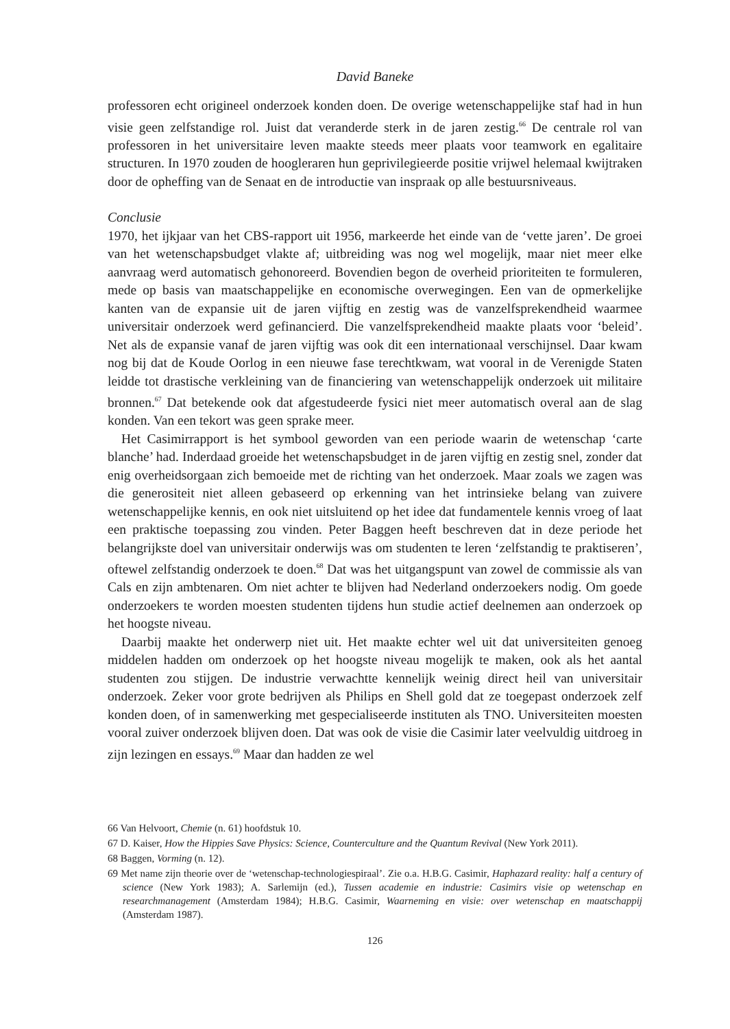David Baneke
professoren echt origineel onderzoek konden doen. De overige wetenschappelijke staf had in hun visie geen zelfstandige rol. Juist dat veranderde sterk in de jaren zestig.<sup>66</sup> De centrale rol van professoren in het universitaire leven maakte steeds meer plaats voor teamwork en egalitaire structuren. In 1970 zouden de hoogleraren hun geprivilegieerde positie vrijwel helemaal kwijtraken door de opheffing van de Senaat en de introductie van inspraak op alle bestuursniveaus.
Conclusie
1970, het ijkjaar van het CBS-rapport uit 1956, markeerde het einde van de ‘vette jaren’. De groei van het wetenschapsbudget vlakte af; uitbreiding was nog wel mogelijk, maar niet meer elke aanvraag werd automatisch gehonoreerd. Bovendien begon de overheid prioriteiten te formuleren, mede op basis van maatschappelijke en economische overwegingen. Een van de opmerkelijke kanten van de expansie uit de jaren vijftig en zestig was de vanzelfsprekendheid waarmee universitair onderzoek werd gefinancierd. Die vanzelfsprekendheid maakte plaats voor ‘beleid’. Net als de expansie vanaf de jaren vijftig was ook dit een internationaal verschijnsel. Daar kwam nog bij dat de Koude Oorlog in een nieuwe fase terechtkwam, wat vooral in de Verenigde Staten leidde tot drastische verkleining van de financiering van wetenschappelijk onderzoek uit militaire bronnen.<sup>67</sup> Dat betekende ook dat afgestudeerde fysici niet meer automatisch overal aan de slag konden. Van een tekort was geen sprake meer.
Het Casimirrapport is het symbool geworden van een periode waarin de wetenschap ‘carte blanche’ had. Inderdaad groeide het wetenschapsbudget in de jaren vijftig en zestig snel, zonder dat enig overheidsorgaan zich bemoeide met de richting van het onderzoek. Maar zoals we zagen was die generositeit niet alleen gebaseerd op erkenning van het intrinsieke belang van zuivere wetenschappelijke kennis, en ook niet uitsluitend op het idee dat fundamentele kennis vroeg of laat een praktische toepassing zou vinden. Peter Baggen heeft beschreven dat in deze periode het belangrijkste doel van universitair onderwijs was om studenten te leren ‘zelfstandig te praktiseren’, oftewel zelfstandig onderzoek te doen.<sup>68</sup> Dat was het uitgangspunt van zowel de commissie als van Cals en zijn ambtenaren. Om niet achter te blijven had Nederland onderzoekers nodig. Om goede onderzoekers te worden moesten studenten tijdens hun studie actief deelnemen aan onderzoek op het hoogste niveau.
Daarbij maakte het onderwerp niet uit. Het maakte echter wel uit dat universiteiten genoeg middelen hadden om onderzoek op het hoogste niveau mogelijk te maken, ook als het aantal studenten zou stijgen. De industrie verwachtte kennelijk weinig direct heil van universitair onderzoek. Zeker voor grote bedrijven als Philips en Shell gold dat ze toegepast onderzoek zelf konden doen, of in samenwerking met gespecialiseerde instituten als TNO. Universiteiten moesten vooral zuiver onderzoek blijven doen. Dat was ook de visie die Casimir later veelvuldig uitdroeg in zijn lezingen en essays.<sup>69</sup> Maar dan hadden ze wel
66 Van Helvoort, Chemie (n. 61) hoofdstuk 10.
67 D. Kaiser, How the Hippies Save Physics: Science, Counterculture and the Quantum Revival (New York 2011).
68 Baggen, Vorming (n. 12).
69 Met name zijn theorie over de ‘wetenschap-technologiespiraal’. Zie o.a. H.B.G. Casimir, Haphazard reality: half a century of science (New York 1983); A. Sarlemijn (ed.), Tussen academie en industrie: Casimirs visie op wetenschap en researchmanagement (Amsterdam 1984); H.B.G. Casimir, Waarneming en visie: over wetenschap en maatschappij (Amsterdam 1987).
126